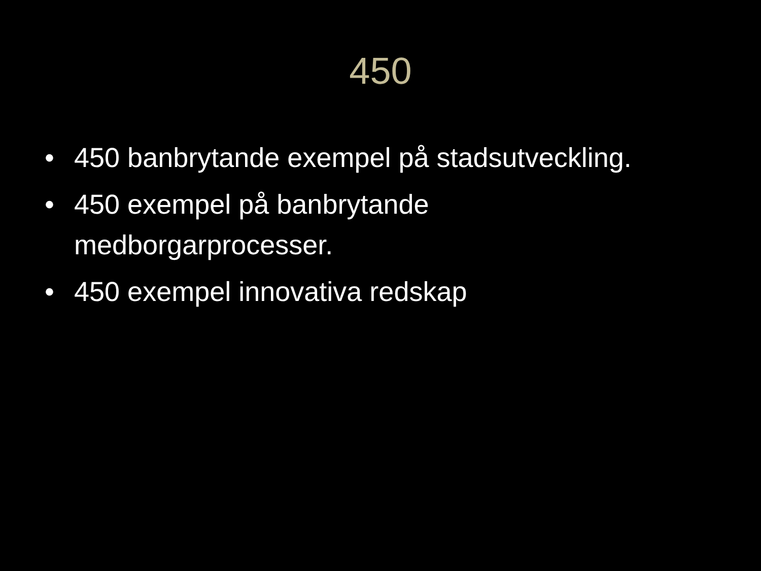450
• 450 banbrytande exempel på stadsutveckling.
• 450 exempel på banbrytande
medborgarprocesser.
• 450 exempel innovativa redskap